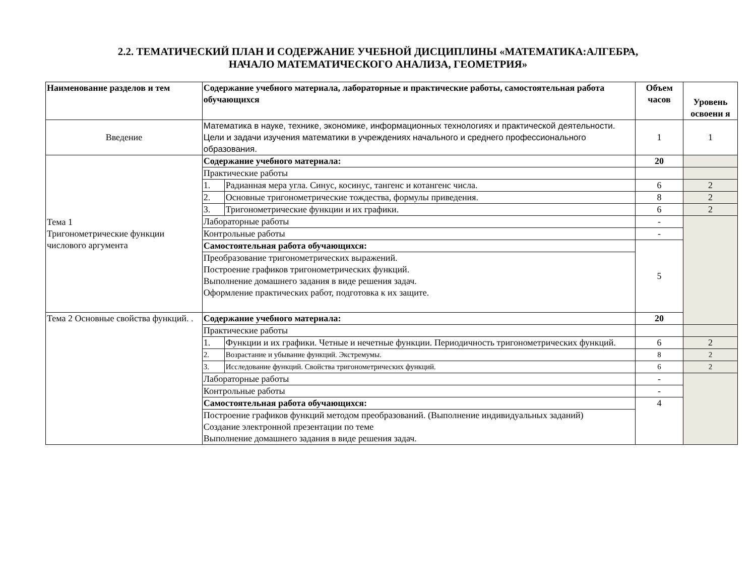2.2. ТЕМАТИЧЕСКИЙ ПЛАН И СОДЕРЖАНИЕ УЧЕБНОЙ ДИСЦИПЛИНЫ «МАТЕМАТИКА:АЛГЕБРА,
НАЧАЛО МАТЕМАТИЧЕСКОГО АНАЛИЗА, ГЕОМЕТРИЯ»
| Наименование разделов и тем | Содержание учебного материала, лабораторные и практические работы, самостоятельная работа обучающихся | | Объем часов | Уровень освоени я |
| --- | --- | --- | --- | --- |
| Введение | Математика в науке, технике, экономике, информационных технологиях и практической деятельности. Цели и задачи изучения математики в учреждениях начального и среднего профессионального образования. | | 1 | 1 |
| Тема 1 Тригонометрические функции числового аргумента | Содержание учебного материала: | | 20 | |
| | Практические работы | | | |
| | 1. | Радианная мера угла. Синус, косинус, тангенс и котангенс числа. | 6 | 2 |
| | 2. | Основные тригонометрические тождества, формулы приведения. | 8 | 2 |
| | 3. | Тригонометрические функции и их графики. | 6 | 2 |
| | Лабораторные работы | | - | |
| | Контрольные работы | | - | |
| | Самостоятельная работа обучающихся: | | 5 | |
| | Преобразование тригонометрических выражений. Построение графиков тригонометрических функций. Выполнение домашнего задания в виде решения задач. Оформление практических работ, подготовка к их защите. | | | |
| Тема 2 Основные свойства функций. . | Содержание учебного материала: | | 20 | |
| | Практические работы | | | |
| | 1. | Функции и их графики. Четные и нечетные функции. Периодичность тригонометрических функций. | 6 | 2 |
| | 2. | Возрастание и убывание функций. Экстремумы. | 8 | 2 |
| | 3. | Исследование функций. Свойства тригонометрических функций. | 6 | 2 |
| | Лабораторные работы | | - | |
| | Контрольные работы | | - | |
| | Самостоятельная работа обучающихся: | | 4 | |
| | Построение графиков функций методом преобразований. (Выполнение индивидуальных заданий) Создание электронной презентации по теме Выполнение домашнего задания в виде решения задач. | | | |